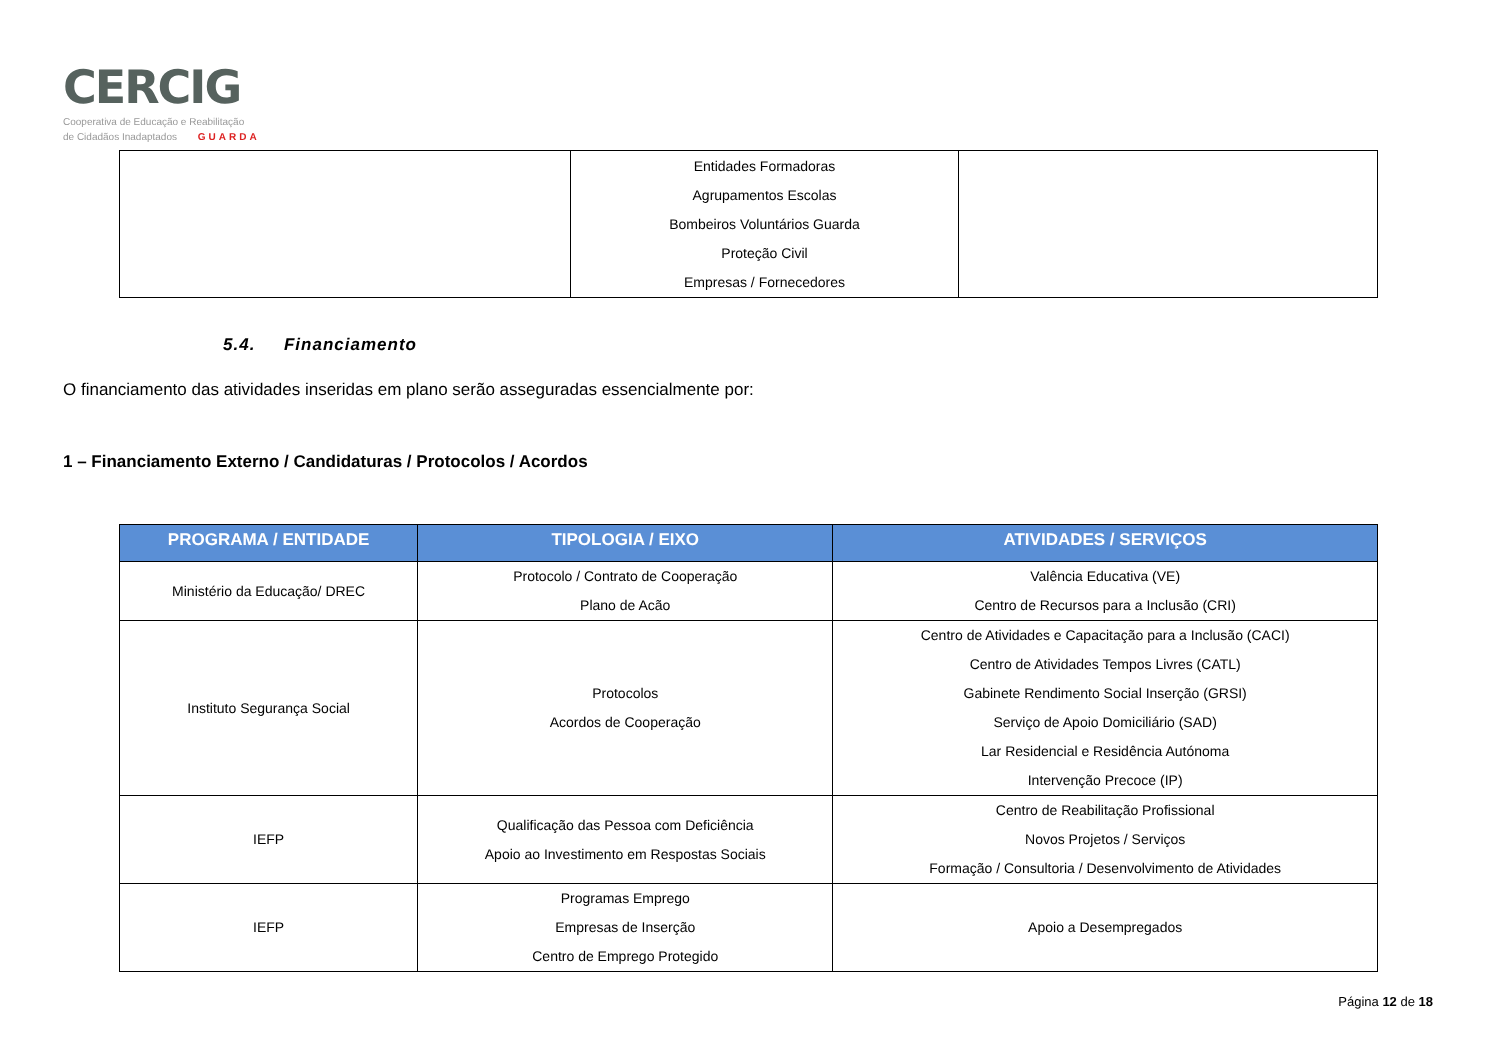CERCIG
Cooperativa de Educação e Reabilitação
de Cidadãos Inadaptados GUARDA
| | Entidades Formadoras Agrupamentos Escolas Bombeiros Voluntários Guarda Proteção Civil Empresas / Fornecedores | |
5.4. Financiamento
O financiamento das atividades inseridas em plano serão asseguradas essencialmente por:
1 – Financiamento Externo / Candidaturas / Protocolos / Acordos
| PROGRAMA / ENTIDADE | TIPOLOGIA / EIXO | ATIVIDADES / SERVIÇOS |
| --- | --- | --- |
| Ministério da Educação/ DREC | Protocolo / Contrato de Cooperação Plano de Acão | Valência Educativa (VE) Centro de Recursos para a Inclusão (CRI) |
| Instituto Segurança Social | Protocolos Acordos de Cooperação | Centro de Atividades e Capacitação para a Inclusão (CACI) Centro de Atividades Tempos Livres (CATL) Gabinete Rendimento Social Inserção (GRSI) Serviço de Apoio Domiciliário (SAD) Lar Residencial e Residência Autónoma Intervenção Precoce (IP) |
| IEFP | Qualificação das Pessoa com Deficiência Apoio ao Investimento em Respostas Sociais | Centro de Reabilitação Profissional Novos Projetos / Serviços Formação / Consultoria / Desenvolvimento de Atividades |
| IEFP | Programas Emprego Empresas de Inserção Centro de Emprego Protegido | Apoio a Desempregados |
Página 12 de 18